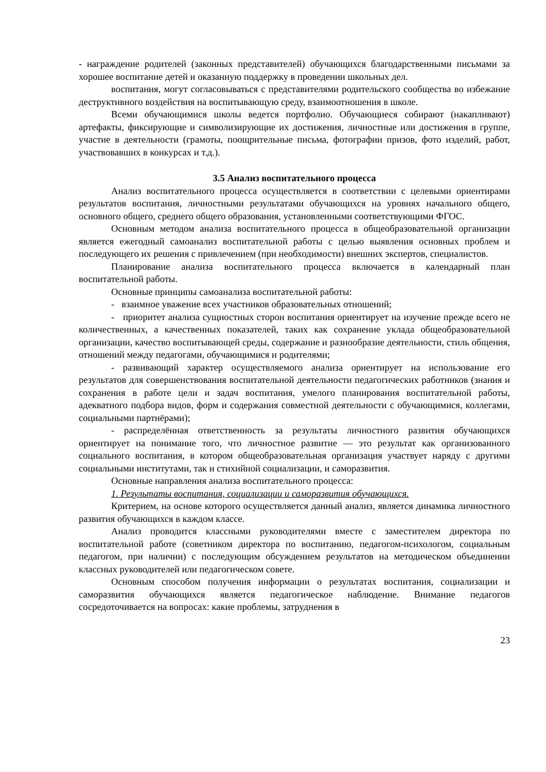- награждение родителей (законных представителей) обучающихся благодарственными письмами за хорошее воспитание детей и оказанную поддержку в проведении школьных дел.
воспитания, могут согласовываться с представителями родительского сообщества во избежание деструктивного воздействия на воспитывающую среду, взаимоотношения в школе.
Всеми обучающимися школы ведется портфолио. Обучающиеся собирают (накапливают) артефакты, фиксирующие и символизирующие их достижения, личностные или достижения в группе, участие в деятельности (грамоты, поощрительные письма, фотографии призов, фото изделий, работ, участвовавших в конкурсах и т.д.).
3.5 Анализ воспитательного процесса
Анализ воспитательного процесса осуществляется в соответствии с целевыми ориентирами результатов воспитания, личностными результатами обучающихся на уровнях начального общего, основного общего, среднего общего образования, установленными соответствующими ФГОС.
Основным методом анализа воспитательного процесса в общеобразовательной организации является ежегодный самоанализ воспитательной работы с целью выявления основных проблем и последующего их решения с привлечением (при необходимости) внешних экспертов, специалистов.
Планирование анализа воспитательного процесса включается в календарный план воспитательной работы.
Основные принципы самоанализа воспитательной работы:
- взаимное уважение всех участников образовательных отношений;
- приоритет анализа сущностных сторон воспитания ориентирует на изучение прежде всего не количественных, а качественных показателей, таких как сохранение уклада общеобразовательной организации, качество воспитывающей среды, содержание и разнообразие деятельности, стиль общения, отношений между педагогами, обучающимися и родителями;
- развивающий характер осуществляемого анализа ориентирует на использование его результатов для совершенствования воспитательной деятельности педагогических работников (знания и сохранения в работе цели и задач воспитания, умелого планирования воспитательной работы, адекватного подбора видов, форм и содержания совместной деятельности с обучающимися, коллегами, социальными партнёрами);
- распределённая ответственность за результаты личностного развития обучающихся ориентирует на понимание того, что личностное развитие — это результат как организованного социального воспитания, в котором общеобразовательная организация участвует наряду с другими социальными институтами, так и стихийной социализации, и саморазвития.
Основные направления анализа воспитательного процесса:
1. Результаты воспитания, социализации и саморазвития обучающихся.
Критерием, на основе которого осуществляется данный анализ, является динамика личностного развития обучающихся в каждом классе.
Анализ проводится классными руководителями вместе с заместителем директора по воспитательной работе (советником директора по воспитанию, педагогом-психологом, социальным педагогом, при наличии) с последующим обсуждением результатов на методическом объединении классных руководителей или педагогическом совете.
Основным способом получения информации о результатах воспитания, социализации и саморазвития обучающихся является педагогическое наблюдение. Внимание педагогов сосредоточивается на вопросах: какие проблемы, затруднения в
23